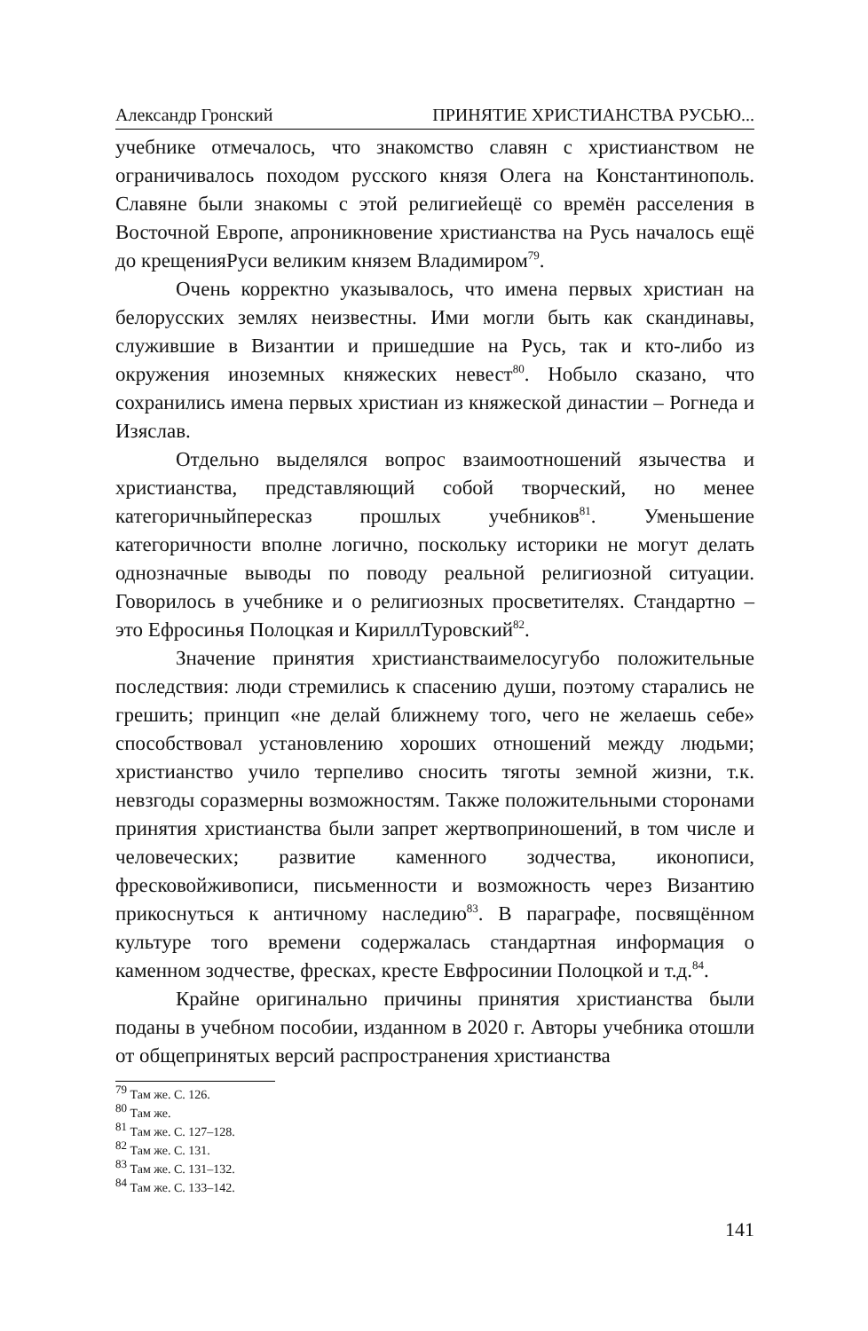Александр Гронский ПРИНЯТИЕ ХРИСТИАНСТВА РУСЬЮ...
учебнике отмечалось, что знакомство славян с христианством не ограничивалось походом русского князя Олега на Константинополь. Славяне были знакомы с этой религиейещё со времён расселения в Восточной Европе, апроникновение христианства на Русь началось ещё до крещенияРуси великим князем Владимиром<sup>79</sup>.
Очень корректно указывалось, что имена первых христиан на белорусских землях неизвестны. Ими могли быть как скандинавы, служившие в Византии и пришедшие на Русь, так и кто-либо из окружения иноземных княжеских невест<sup>80</sup>. Нобыло сказано, что сохранились имена первых христиан из княжеской династии – Рогнеда и Изяслав.
Отдельно выделялся вопрос взаимоотношений язычества и христианства, представляющий собой творческий, но менее категоричныйпересказ прошлых учебников<sup>81</sup>. Уменьшение категоричности вполне логично, поскольку историки не могут делать однозначные выводы по поводу реальной религиозной ситуации. Говорилось в учебнике и о религиозных просветителях. Стандартно – это Ефросинья Полоцкая и КириллТуровский<sup>82</sup>.
Значение принятия христианстваимелосугубо положительные последствия: люди стремились к спасению души, поэтому старались не грешить; принцип «не делай ближнему того, чего не желаешь себе» способствовал установлению хороших отношений между людьми; христианство учило терпеливо сносить тяготы земной жизни, т.к. невзгоды соразмерны возможностям. Также положительными сторонами принятия христианства были запрет жертвоприношений, в том числе и человеческих; развитие каменного зодчества, иконописи, фресковойживописи, письменности и возможность через Византию прикоснуться к античному наследию<sup>83</sup>. В параграфе, посвящённом культуре того времени содержалась стандартная информация о каменном зодчестве, фресках, кресте Евфросинии Полоцкой и т.д.<sup>84</sup>.
Крайне оригинально причины принятия христианства были поданы в учебном пособии, изданном в 2020 г. Авторы учебника отошли от общепринятых версий распространения христианства
<sup>79</sup> Там же. С. 126.
<sup>80</sup> Там же.
<sup>81</sup> Там же. С. 127–128.
<sup>82</sup> Там же. С. 131.
<sup>83</sup> Там же. С. 131–132.
<sup>84</sup> Там же. С. 133–142.
141